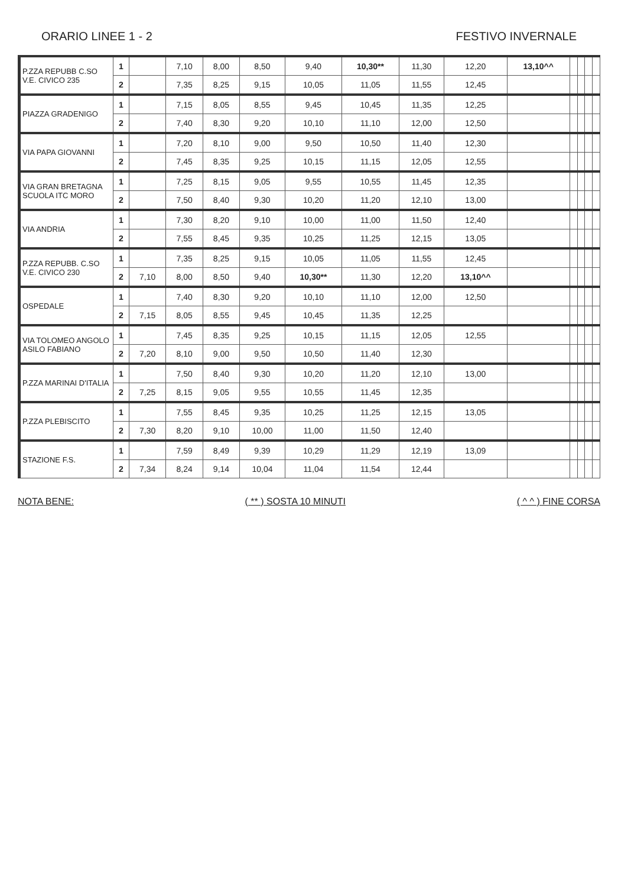ORARIO LINEE 1 - 2 FESTIVO INVERNALE
| P.ZZA REPUBB C.SO V.E. CIVICO 235 | 1 | | 7,10 | 8,00 | 8,50 | 9,40 | 10,30** | 11,30 | 12,20 | 13,10^^ | | | | |
| | 2 | | 7,35 | 8,25 | 9,15 | 10,05 | 11,05 | 11,55 | 12,45 | | | | | |
| PIAZZA GRADENIGO | 1 | | 7,15 | 8,05 | 8,55 | 9,45 | 10,45 | 11,35 | 12,25 | | | | | |
| | 2 | | 7,40 | 8,30 | 9,20 | 10,10 | 11,10 | 12,00 | 12,50 | | | | | |
| VIA PAPA GIOVANNI | 1 | | 7,20 | 8,10 | 9,00 | 9,50 | 10,50 | 11,40 | 12,30 | | | | | |
| | 2 | | 7,45 | 8,35 | 9,25 | 10,15 | 11,15 | 12,05 | 12,55 | | | | | |
| VIA GRAN BRETAGNA SCUOLA ITC MORO | 1 | | 7,25 | 8,15 | 9,05 | 9,55 | 10,55 | 11,45 | 12,35 | | | | | |
| | 2 | | 7,50 | 8,40 | 9,30 | 10,20 | 11,20 | 12,10 | 13,00 | | | | | |
| VIA ANDRIA | 1 | | 7,30 | 8,20 | 9,10 | 10,00 | 11,00 | 11,50 | 12,40 | | | | | |
| | 2 | | 7,55 | 8,45 | 9,35 | 10,25 | 11,25 | 12,15 | 13,05 | | | | | |
| P.ZZA REPUBB. C.SO V.E. CIVICO 230 | 1 | | 7,35 | 8,25 | 9,15 | 10,05 | 11,05 | 11,55 | 12,45 | | | | | |
| | 2 | 7,10 | 8,00 | 8,50 | 9,40 | 10,30** | 11,30 | 12,20 | 13,10^^ | | | | | |
| OSPEDALE | 1 | | 7,40 | 8,30 | 9,20 | 10,10 | 11,10 | 12,00 | 12,50 | | | | | |
| | 2 | 7,15 | 8,05 | 8,55 | 9,45 | 10,45 | 11,35 | 12,25 | | | | | | |
| VIA TOLOMEO ANGOLO ASILO FABIANO | 1 | | 7,45 | 8,35 | 9,25 | 10,15 | 11,15 | 12,05 | 12,55 | | | | | |
| | 2 | 7,20 | 8,10 | 9,00 | 9,50 | 10,50 | 11,40 | 12,30 | | | | | | |
| P.ZZA MARINAI D'ITALIA | 1 | | 7,50 | 8,40 | 9,30 | 10,20 | 11,20 | 12,10 | 13,00 | | | | | |
| | 2 | 7,25 | 8,15 | 9,05 | 9,55 | 10,55 | 11,45 | 12,35 | | | | | | |
| P.ZZA PLEBISCITO | 1 | | 7,55 | 8,45 | 9,35 | 10,25 | 11,25 | 12,15 | 13,05 | | | | | |
| | 2 | 7,30 | 8,20 | 9,10 | 10,00 | 11,00 | 11,50 | 12,40 | | | | | | |
| STAZIONE F.S. | 1 | | 7,59 | 8,49 | 9,39 | 10,29 | 11,29 | 12,19 | 13,09 | | | | | |
| | 2 | 7,34 | 8,24 | 9,14 | 10,04 | 11,04 | 11,54 | 12,44 | | | | | | |
NOTA BENE: ( ** ) SOSTA 10 MINUTI ( ^ ^ ) FINE CORSA